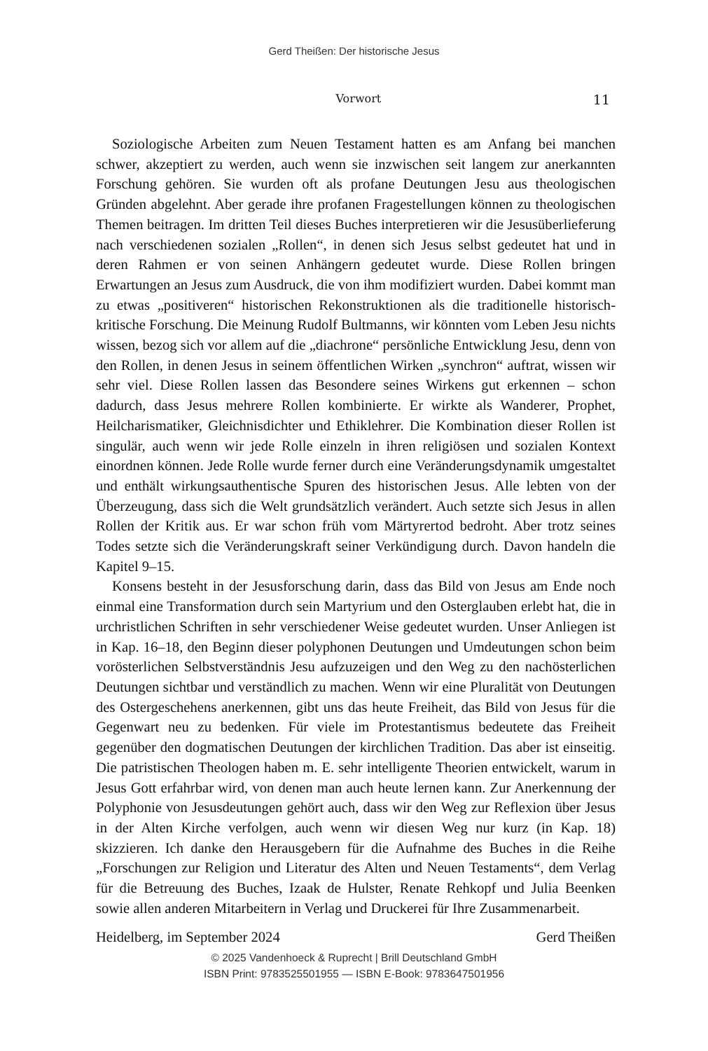Gerd Theißen: Der historische Jesus
Vorwort 11
Soziologische Arbeiten zum Neuen Testament hatten es am Anfang bei manchen schwer, akzeptiert zu werden, auch wenn sie inzwischen seit langem zur anerkannten Forschung gehören. Sie wurden oft als profane Deutungen Jesu aus theologischen Gründen abgelehnt. Aber gerade ihre profanen Fragestellungen können zu theologischen Themen beitragen. Im dritten Teil dieses Buches interpretieren wir die Jesusüberlieferung nach verschiedenen sozialen „Rollen“, in denen sich Jesus selbst gedeutet hat und in deren Rahmen er von seinen Anhängern gedeutet wurde. Diese Rollen bringen Erwartungen an Jesus zum Ausdruck, die von ihm modifiziert wurden. Dabei kommt man zu etwas „positiveren“ historischen Rekonstruktionen als die traditionelle historisch-kritische Forschung. Die Meinung Rudolf Bultmanns, wir könnten vom Leben Jesu nichts wissen, bezog sich vor allem auf die „diachrone“ persönliche Entwicklung Jesu, denn von den Rollen, in denen Jesus in seinem öffentlichen Wirken „synchron“ auftrat, wissen wir sehr viel. Diese Rollen lassen das Besondere seines Wirkens gut erkennen – schon dadurch, dass Jesus mehrere Rollen kombinierte. Er wirkte als Wanderer, Prophet, Heilcharismatiker, Gleichnisdichter und Ethiklehrer. Die Kombination dieser Rollen ist singulär, auch wenn wir jede Rolle einzeln in ihren religiösen und sozialen Kontext einordnen können. Jede Rolle wurde ferner durch eine Veränderungsdynamik umgestaltet und enthält wirkungsauthentische Spuren des historischen Jesus. Alle lebten von der Überzeugung, dass sich die Welt grundsätzlich verändert. Auch setzte sich Jesus in allen Rollen der Kritik aus. Er war schon früh vom Märtyrertod bedroht. Aber trotz seines Todes setzte sich die Veränderungskraft seiner Verkündigung durch. Davon handeln die Kapitel 9–15.
Konsens besteht in der Jesusforschung darin, dass das Bild von Jesus am Ende noch einmal eine Transformation durch sein Martyrium und den Osterglauben erlebt hat, die in urchristlichen Schriften in sehr verschiedener Weise gedeutet wurden. Unser Anliegen ist in Kap. 16–18, den Beginn dieser polyphonen Deutungen und Umdeutungen schon beim vorösterlichen Selbstverständnis Jesu aufzuzeigen und den Weg zu den nachösterlichen Deutungen sichtbar und verständlich zu machen. Wenn wir eine Pluralität von Deutungen des Ostergeschehens anerkennen, gibt uns das heute Freiheit, das Bild von Jesus für die Gegenwart neu zu bedenken. Für viele im Protestantismus bedeutete das Freiheit gegenüber den dogmatischen Deutungen der kirchlichen Tradition. Das aber ist einseitig. Die patristischen Theologen haben m. E. sehr intelligente Theorien entwickelt, warum in Jesus Gott erfahrbar wird, von denen man auch heute lernen kann. Zur Anerkennung der Polyphonie von Jesusdeutungen gehört auch, dass wir den Weg zur Reflexion über Jesus in der Alten Kirche verfolgen, auch wenn wir diesen Weg nur kurz (in Kap. 18) skizzieren. Ich danke den Herausgebern für die Aufnahme des Buches in die Reihe „Forschungen zur Religion und Literatur des Alten und Neuen Testaments“, dem Verlag für die Betreuung des Buches, Izaak de Hulster, Renate Rehkopf und Julia Beenken sowie allen anderen Mitarbeitern in Verlag und Druckerei für Ihre Zusammenarbeit.
Heidelberg, im September 2024 Gerd Theißen
© 2025 Vandenhoeck & Ruprecht | Brill Deutschland GmbH
ISBN Print: 9783525501955 — ISBN E-Book: 9783647501956